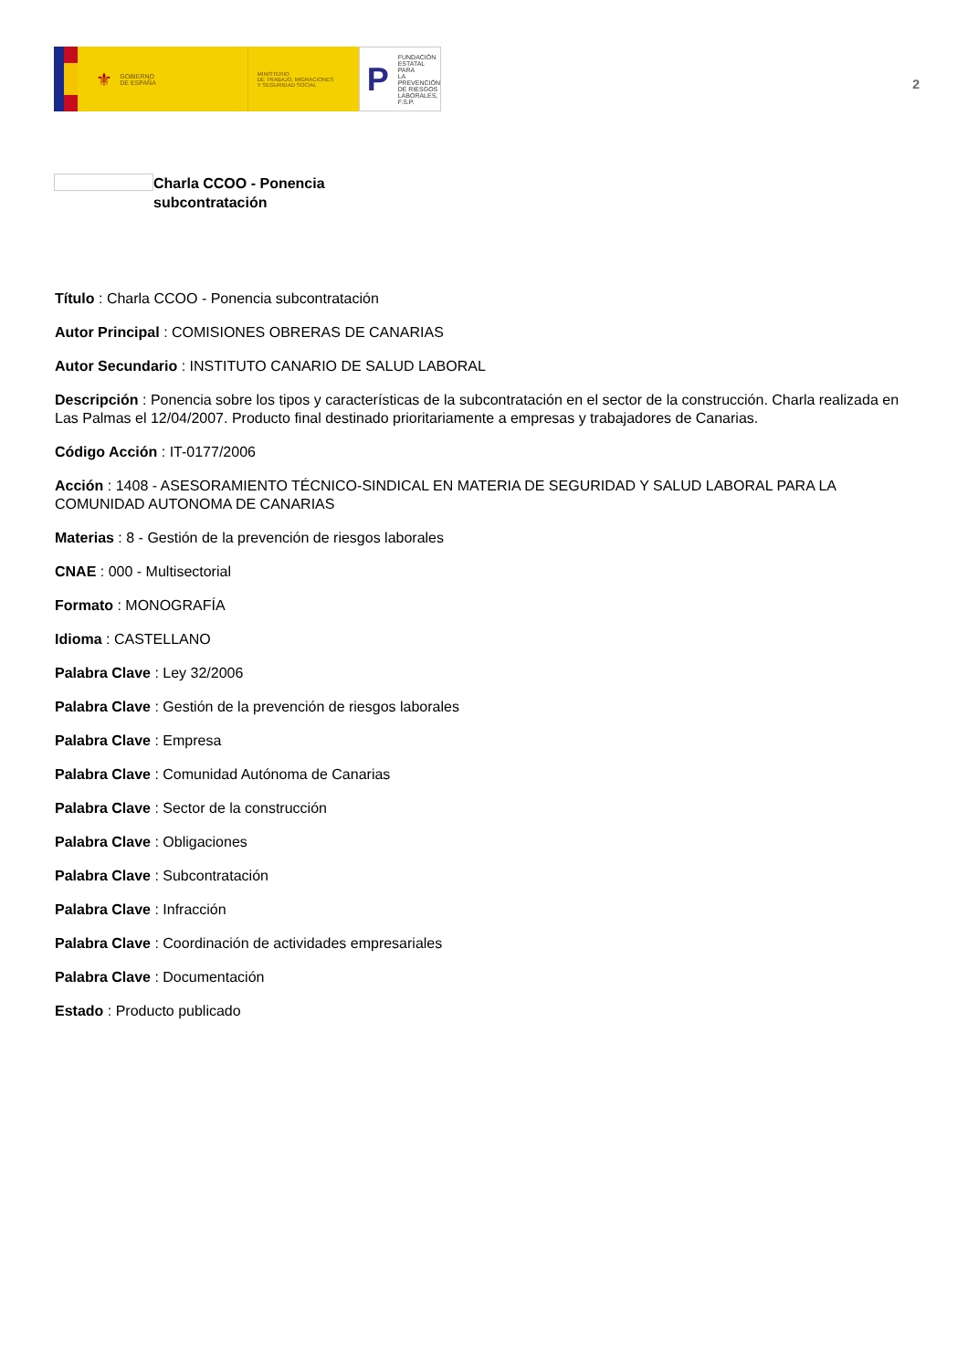⚜ GOBIERNO
DE ESPAÑA
MINISTERIO
DE TRABAJO, MIGRACIONES
Y SEGURIDAD SOCIAL
P FUNDACIÓN
ESTATAL PARA
LA PREVENCIÓN
DE RIESGOS
LABORALES, F.S.P.
2
Charla CCOO - Ponencia subcontratación
Título : Charla CCOO - Ponencia subcontratación
Autor Principal : COMISIONES OBRERAS DE CANARIAS
Autor Secundario : INSTITUTO CANARIO DE SALUD LABORAL
Descripción : Ponencia sobre los tipos y características de la subcontratación en el sector de la construcción. Charla realizada en Las Palmas el 12/04/2007. Producto final destinado prioritariamente a empresas y trabajadores de Canarias.
Código Acción : IT-0177/2006
Acción : 1408 - ASESORAMIENTO TÉCNICO-SINDICAL EN MATERIA DE SEGURIDAD Y SALUD LABORAL PARA LA COMUNIDAD AUTONOMA DE CANARIAS
Materias : 8 - Gestión de la prevención de riesgos laborales
CNAE : 000 - Multisectorial
Formato : MONOGRAFÍA
Idioma : CASTELLANO
Palabra Clave : Ley 32/2006
Palabra Clave : Gestión de la prevención de riesgos laborales
Palabra Clave : Empresa
Palabra Clave : Comunidad Autónoma de Canarias
Palabra Clave : Sector de la construcción
Palabra Clave : Obligaciones
Palabra Clave : Subcontratación
Palabra Clave : Infracción
Palabra Clave : Coordinación de actividades empresariales
Palabra Clave : Documentación
Estado : Producto publicado